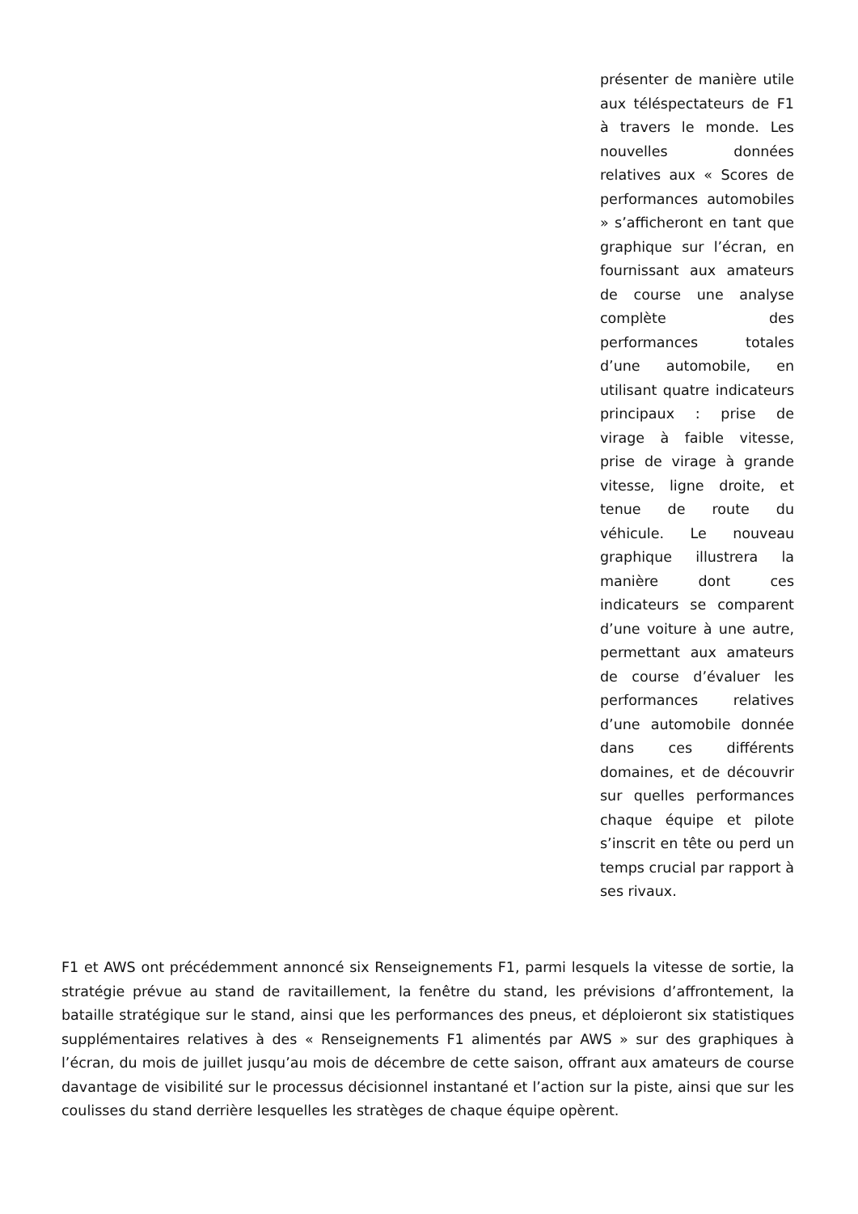présenter de manière utile aux téléspectateurs de F1 à travers le monde. Les nouvelles données relatives aux « Scores de performances automobiles » s’afficheront en tant que graphique sur l’écran, en fournissant aux amateurs de course une analyse complète des performances totales d’une automobile, en utilisant quatre indicateurs principaux : prise de virage à faible vitesse, prise de virage à grande vitesse, ligne droite, et tenue de route du véhicule. Le nouveau graphique illustrera la manière dont ces indicateurs se comparent d’une voiture à une autre, permettant aux amateurs de course d’évaluer les performances relatives d’une automobile donnée dans ces différents domaines, et de découvrir sur quelles performances chaque équipe et pilote s’inscrit en tête ou perd un temps crucial par rapport à ses rivaux.
F1 et AWS ont précédemment annoncé six Renseignements F1, parmi lesquels la vitesse de sortie, la stratégie prévue au stand de ravitaillement, la fenêtre du stand, les prévisions d’affrontement, la bataille stratégique sur le stand, ainsi que les performances des pneus, et déploieront six statistiques supplémentaires relatives à des « Renseignements F1 alimentés par AWS » sur des graphiques à l’écran, du mois de juillet jusqu’au mois de décembre de cette saison, offrant aux amateurs de course davantage de visibilité sur le processus décisionnel instantané et l’action sur la piste, ainsi que sur les coulisses du stand derrière lesquelles les stratèges de chaque équipe opèrent.